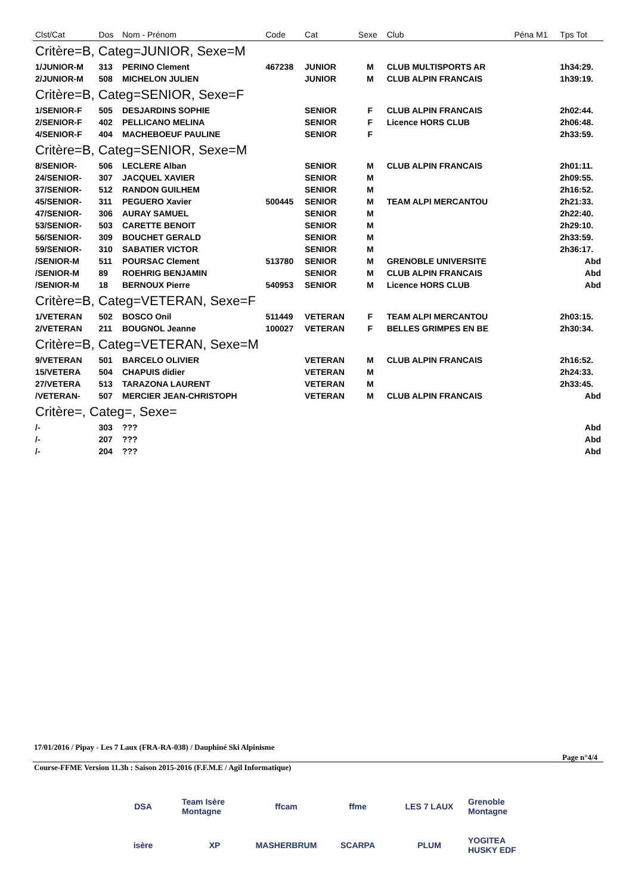| Clst/Cat | Dos | Nom - Prénom | Code | Cat | Sexe | Club | Péna M1 | Tps Tot |
| --- | --- | --- | --- | --- | --- | --- | --- | --- |
| Critère=B, Categ=JUNIOR, Sexe=M | | | | | | | | |
| 1/JUNIOR-M | 313 | PERINO Clement | 467238 | JUNIOR | M | CLUB MULTISPORTS AR | | 1h34:29. |
| 2/JUNIOR-M | 508 | MICHELON JULIEN | | JUNIOR | M | CLUB ALPIN FRANCAIS | | 1h39:19. |
| Critère=B, Categ=SENIOR, Sexe=F | | | | | | | | |
| 1/SENIOR-F | 505 | DESJARDINS SOPHIE | | SENIOR | F | CLUB ALPIN FRANCAIS | | 2h02:44. |
| 2/SENIOR-F | 402 | PELLICANO MELINA | | SENIOR | F | Licence HORS CLUB | | 2h06:48. |
| 4/SENIOR-F | 404 | MACHEBOEUF PAULINE | | SENIOR | F | | | 2h33:59. |
| Critère=B, Categ=SENIOR, Sexe=M | | | | | | | | |
| 8/SENIOR- | 506 | LECLERE Alban | | SENIOR | M | CLUB ALPIN FRANCAIS | | 2h01:11. |
| 24/SENIOR- | 307 | JACQUEL XAVIER | | SENIOR | M | | | 2h09:55. |
| 37/SENIOR- | 512 | RANDON GUILHEM | | SENIOR | M | | | 2h16:52. |
| 45/SENIOR- | 311 | PEGUERO Xavier | 500445 | SENIOR | M | TEAM ALPI MERCANTOU | | 2h21:33. |
| 47/SENIOR- | 306 | AURAY SAMUEL | | SENIOR | M | | | 2h22:40. |
| 53/SENIOR- | 503 | CARETTE BENOIT | | SENIOR | M | | | 2h29:10. |
| 56/SENIOR- | 309 | BOUCHET GERALD | | SENIOR | M | | | 2h33:59. |
| 59/SENIOR- | 310 | SABATIER VICTOR | | SENIOR | M | | | 2h36:17. |
| /SENIOR-M | 511 | POURSAC Clement | 513780 | SENIOR | M | GRENOBLE UNIVERSITE | | Abd |
| /SENIOR-M | 89 | ROEHRIG BENJAMIN | | SENIOR | M | CLUB ALPIN FRANCAIS | | Abd |
| /SENIOR-M | 18 | BERNOUX Pierre | 540953 | SENIOR | M | Licence HORS CLUB | | Abd |
| Critère=B, Categ=VETERAN, Sexe=F | | | | | | | | |
| 1/VETERAN | 502 | BOSCO Onil | 511449 | VETERAN | F | TEAM ALPI MERCANTOU | | 2h03:15. |
| 2/VETERAN | 211 | BOUGNOL Jeanne | 100027 | VETERAN | F | BELLES GRIMPES EN BE | | 2h30:34. |
| Critère=B, Categ=VETERAN, Sexe=M | | | | | | | | |
| 9/VETERAN | 501 | BARCELO OLIVIER | | VETERAN | M | CLUB ALPIN FRANCAIS | | 2h16:52. |
| 15/VETERA | 504 | CHAPUIS didier | | VETERAN | M | | | 2h24:33. |
| 27/VETERA | 513 | TARAZONA LAURENT | | VETERAN | M | | | 2h33:45. |
| /VETERAN- | 507 | MERCIER JEAN-CHRISTOPH | | VETERAN | M | CLUB ALPIN FRANCAIS | | Abd |
| Critère=, Categ=, Sexe= | | | | | | | | |
| /- | 303 | ??? | | | | | | Abd |
| /- | 207 | ??? | | | | | | Abd |
| /- | 204 | ??? | | | | | | Abd |
17/01/2016 / Pipay - Les 7 Laux (FRA-RA-038) / Dauphiné Ski Alpinisme
Page n°4/4
Course-FFME Version 11.3h : Saison 2015-2016 (F.F.M.E / Agil Informatique)
DSA Team Isère Montagne ffcam ffme LES 7 LAUX Grenoble Montagne isère XP MASHERBRUM SCARPA PLUM YOGITEA HUSKY EDF